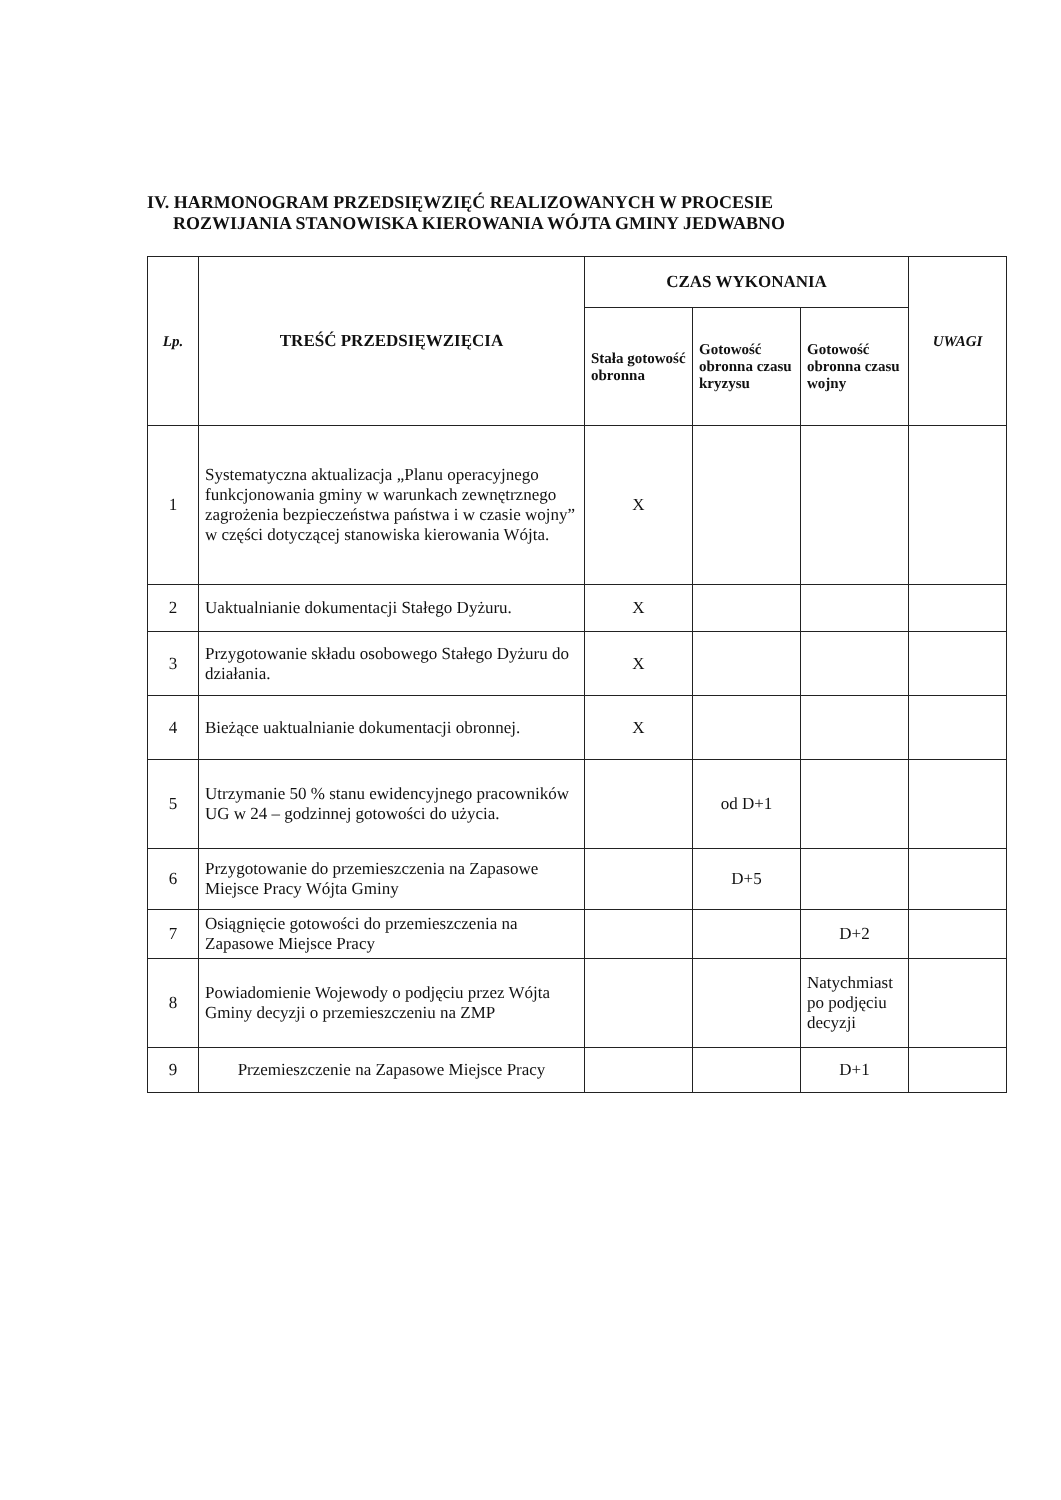IV. HARMONOGRAM PRZEDSIĘWZIĘĆ REALIZOWANYCH W PROCESIE
ROZWIJANIA STANOWISKA KIEROWANIA WÓJTA GMINY JEDWABNO
| Lp. | TREŚĆ PRZEDSIĘWZIĘCIA | CZAS WYKONANIA | | | UWAGI |
| --- | --- | --- | --- | --- | --- |
| | | Stała gotowość obronna | Gotowość obronna czasu kryzysu | Gotowość obronna czasu wojny | |
| 1 | Systematyczna aktualizacja „Planu operacyjnego funkcjonowania gminy w warunkach zewnętrznego zagrożenia bezpieczeństwa państwa i w czasie wojny” w części dotyczącej stanowiska kierowania Wójta. | X | | | |
| 2 | Uaktualnianie dokumentacji Stałego Dyżuru. | X | | | |
| 3 | Przygotowanie składu osobowego Stałego Dyżuru do działania. | X | | | |
| 4 | Bieżące uaktualnianie dokumentacji obronnej. | X | | | |
| 5 | Utrzymanie 50 % stanu ewidencyjnego pracowników UG w 24 – godzinnej gotowości do użycia. | | od D+1 | | |
| 6 | Przygotowanie do przemieszczenia na Zapasowe Miejsce Pracy Wójta Gminy | | D+5 | | |
| 7 | Osiągnięcie gotowości do przemieszczenia na Zapasowe Miejsce Pracy | | | D+2 | |
| 8 | Powiadomienie Wojewody o podjęciu przez Wójta Gminy decyzji o przemieszczeniu na ZMP | | | Natychmiast po podjęciu decyzji | |
| 9 | Przemieszczenie na Zapasowe Miejsce Pracy | | | D+1 | |